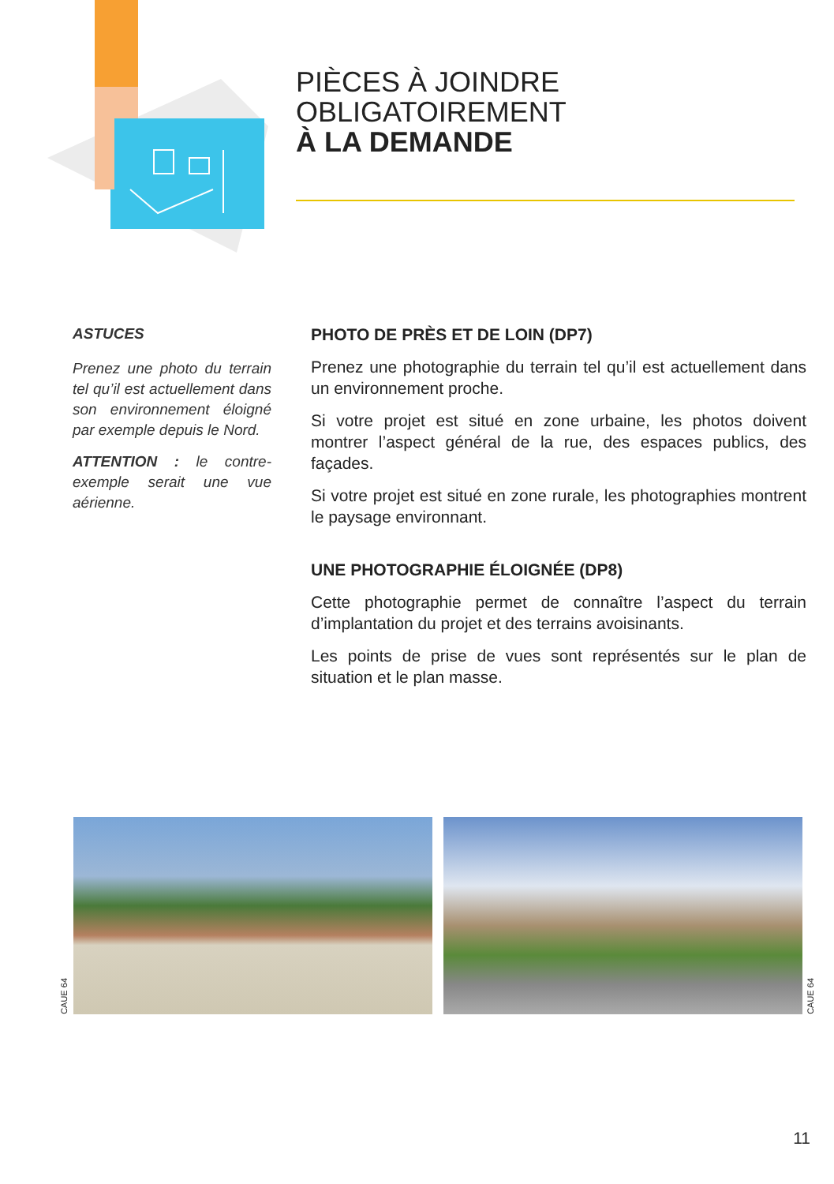PIÈCES À JOINDRE
OBLIGATOIREMENT
À LA DEMANDE
ASTUCES
Prenez une photo du terrain tel qu’il est actuellement dans son environnement éloigné par exemple depuis le Nord.
ATTENTION : le contre-exemple serait une vue aérienne.
PHOTO DE PRÈS ET DE LOIN (DP7)
Prenez une photographie du terrain tel qu’il est actuellement dans un environnement proche.
Si votre projet est situé en zone urbaine, les photos doivent montrer l’aspect général de la rue, des espaces publics, des façades.
Si votre projet est situé en zone rurale, les photographies montrent le paysage environnant.
UNE PHOTOGRAPHIE ÉLOIGNÉE (DP8)
Cette photographie permet de connaître l’aspect du terrain d’implantation du projet et des terrains avoisinants.
Les points de prise de vues sont représentés sur le plan de situation et le plan masse.
CAUE 64
CAUE 64
11